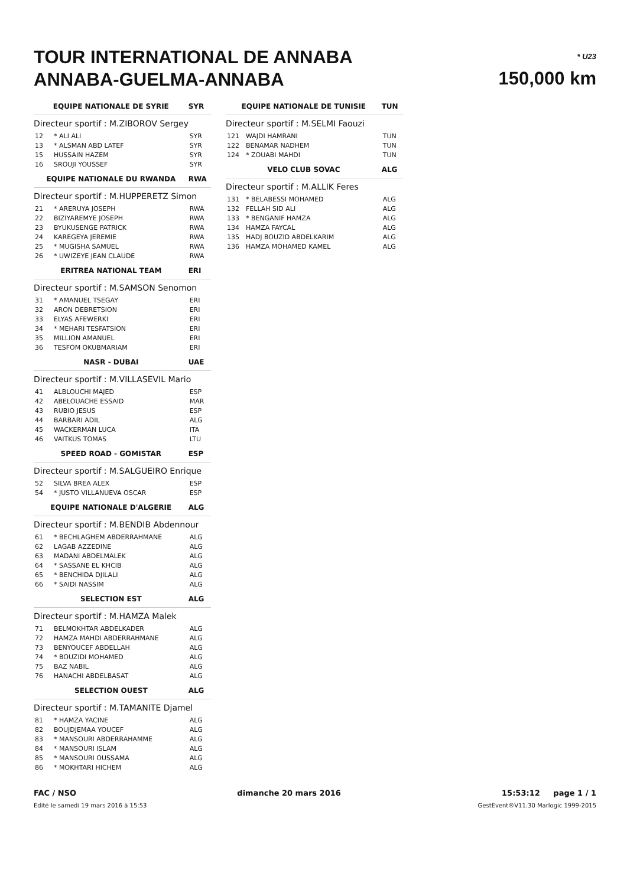TOUR INTERNATIONAL DE ANNABA
ANNABA-GUELMA-ANNABA
* U23
150,000 km
| EQUIPE NATIONALE DE SYRIE | | SYR |
| Directeur sportif : M.ZIBOROV Sergey | | |
| 12 | * ALI ALI | SYR |
| 13 | * ALSMAN ABD LATEF | SYR |
| 15 | HUSSAIN HAZEM | SYR |
| 16 | SROUJI YOUSSEF | SYR |
| EQUIPE NATIONALE DU RWANDA | | RWA |
| Directeur sportif : M.HUPPERETZ Simon | | |
| 21 | * ARERUYA JOSEPH | RWA |
| 22 | BIZIYAREMYE JOSEPH | RWA |
| 23 | BYUKUSENGE PATRICK | RWA |
| 24 | KAREGEYA JEREMIE | RWA |
| 25 | * MUGISHA SAMUEL | RWA |
| 26 | * UWIZEYE JEAN CLAUDE | RWA |
| ERITREA NATIONAL TEAM | | ERI |
| Directeur sportif : M.SAMSON Senomon | | |
| 31 | * AMANUEL TSEGAY | ERI |
| 32 | ARON DEBRETSION | ERI |
| 33 | ELYAS AFEWERKI | ERI |
| 34 | * MEHARI TESFATSION | ERI |
| 35 | MILLION AMANUEL | ERI |
| 36 | TESFOM OKUBMARIAM | ERI |
| NASR - DUBAI | | UAE |
| Directeur sportif : M.VILLASEVIL Mario | | |
| 41 | ALBLOUCHI MAJED | ESP |
| 42 | ABELOUACHE ESSAID | MAR |
| 43 | RUBIO JESUS | ESP |
| 44 | BARBARI ADIL | ALG |
| 45 | WACKERMAN LUCA | ITA |
| 46 | VAITKUS TOMAS | LTU |
| SPEED ROAD - GOMISTAR | | ESP |
| Directeur sportif : M.SALGUEIRO Enrique | | |
| 52 | SILVA BREA ALEX | ESP |
| 54 | * JUSTO VILLANUEVA OSCAR | ESP |
| EQUIPE NATIONALE D'ALGERIE | | ALG |
| Directeur sportif : M.BENDIB Abdennour | | |
| 61 | * BECHLAGHEM ABDERRAHMANE | ALG |
| 62 | LAGAB AZZEDINE | ALG |
| 63 | MADANI ABDELMALEK | ALG |
| 64 | * SASSANE EL KHCIB | ALG |
| 65 | * BENCHIDA DJILALI | ALG |
| 66 | * SAIDI NASSIM | ALG |
| SELECTION EST | | ALG |
| Directeur sportif : M.HAMZA Malek | | |
| 71 | BELMOKHTAR ABDELKADER | ALG |
| 72 | HAMZA MAHDI ABDERRAHMANE | ALG |
| 73 | BENYOUCEF ABDELLAH | ALG |
| 74 | * BOUZIDI MOHAMED | ALG |
| 75 | BAZ NABIL | ALG |
| 76 | HANACHI ABDELBASAT | ALG |
| SELECTION OUEST | | ALG |
| Directeur sportif : M.TAMANITE Djamel | | |
| 81 | * HAMZA YACINE | ALG |
| 82 | BOUJDJEMAA YOUCEF | ALG |
| 83 | * MANSOURI ABDERRAHAMME | ALG |
| 84 | * MANSOURI ISLAM | ALG |
| 85 | * MANSOURI OUSSAMA | ALG |
| 86 | * MOKHTARI HICHEM | ALG |
| EQUIPE NATIONALE DE TUNISIE | | TUN |
| Directeur sportif : M.SELMI Faouzi | | |
| 121 | WAJDI HAMRANI | TUN |
| 122 | BENAMAR NADHEM | TUN |
| 124 | * ZOUABI MAHDI | TUN |
| VELO CLUB SOVAC | | ALG |
| Directeur sportif : M.ALLIK Feres | | |
| 131 | * BELABESSI MOHAMED | ALG |
| 132 | FELLAH SID ALI | ALG |
| 133 | * BENGANIF HAMZA | ALG |
| 134 | HAMZA FAYCAL | ALG |
| 135 | HADJ BOUZID ABDELKARIM | ALG |
| 136 | HAMZA MOHAMED KAMEL | ALG |
FAC / NSO dimanche 20 mars 2016 15:53:12 page 1 / 1
Edité le samedi 19 mars 2016 à 15:53 GestEvent®V11.30 Marlogic 1999-2015